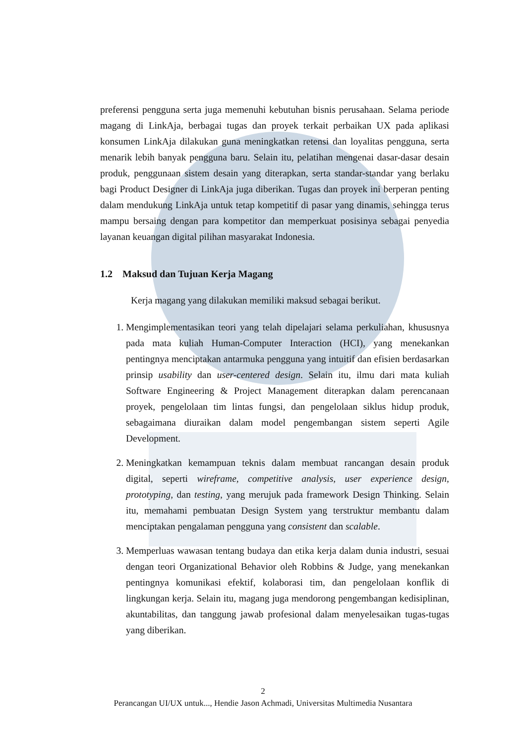preferensi pengguna serta juga memenuhi kebutuhan bisnis perusahaan. Selama periode magang di LinkAja, berbagai tugas dan proyek terkait perbaikan UX pada aplikasi konsumen LinkAja dilakukan guna meningkatkan retensi dan loyalitas pengguna, serta menarik lebih banyak pengguna baru. Selain itu, pelatihan mengenai dasar-dasar desain produk, penggunaan sistem desain yang diterapkan, serta standar-standar yang berlaku bagi Product Designer di LinkAja juga diberikan. Tugas dan proyek ini berperan penting dalam mendukung LinkAja untuk tetap kompetitif di pasar yang dinamis, sehingga terus mampu bersaing dengan para kompetitor dan memperkuat posisinya sebagai penyedia layanan keuangan digital pilihan masyarakat Indonesia.
1.2 Maksud dan Tujuan Kerja Magang
Kerja magang yang dilakukan memiliki maksud sebagai berikut.
1. Mengimplementasikan teori yang telah dipelajari selama perkuliahan, khususnya pada mata kuliah Human-Computer Interaction (HCI), yang menekankan pentingnya menciptakan antarmuka pengguna yang intuitif dan efisien berdasarkan prinsip usability dan user-centered design. Selain itu, ilmu dari mata kuliah Software Engineering & Project Management diterapkan dalam perencanaan proyek, pengelolaan tim lintas fungsi, dan pengelolaan siklus hidup produk, sebagaimana diuraikan dalam model pengembangan sistem seperti Agile Development.
2. Meningkatkan kemampuan teknis dalam membuat rancangan desain produk digital, seperti wireframe, competitive analysis, user experience design, prototyping, dan testing, yang merujuk pada framework Design Thinking. Selain itu, memahami pembuatan Design System yang terstruktur membantu dalam menciptakan pengalaman pengguna yang consistent dan scalable.
3. Memperluas wawasan tentang budaya dan etika kerja dalam dunia industri, sesuai dengan teori Organizational Behavior oleh Robbins & Judge, yang menekankan pentingnya komunikasi efektif, kolaborasi tim, dan pengelolaan konflik di lingkungan kerja. Selain itu, magang juga mendorong pengembangan kedisiplinan, akuntabilitas, dan tanggung jawab profesional dalam menyelesaikan tugas-tugas yang diberikan.
2
Perancangan UI/UX untuk..., Hendie Jason Achmadi, Universitas Multimedia Nusantara